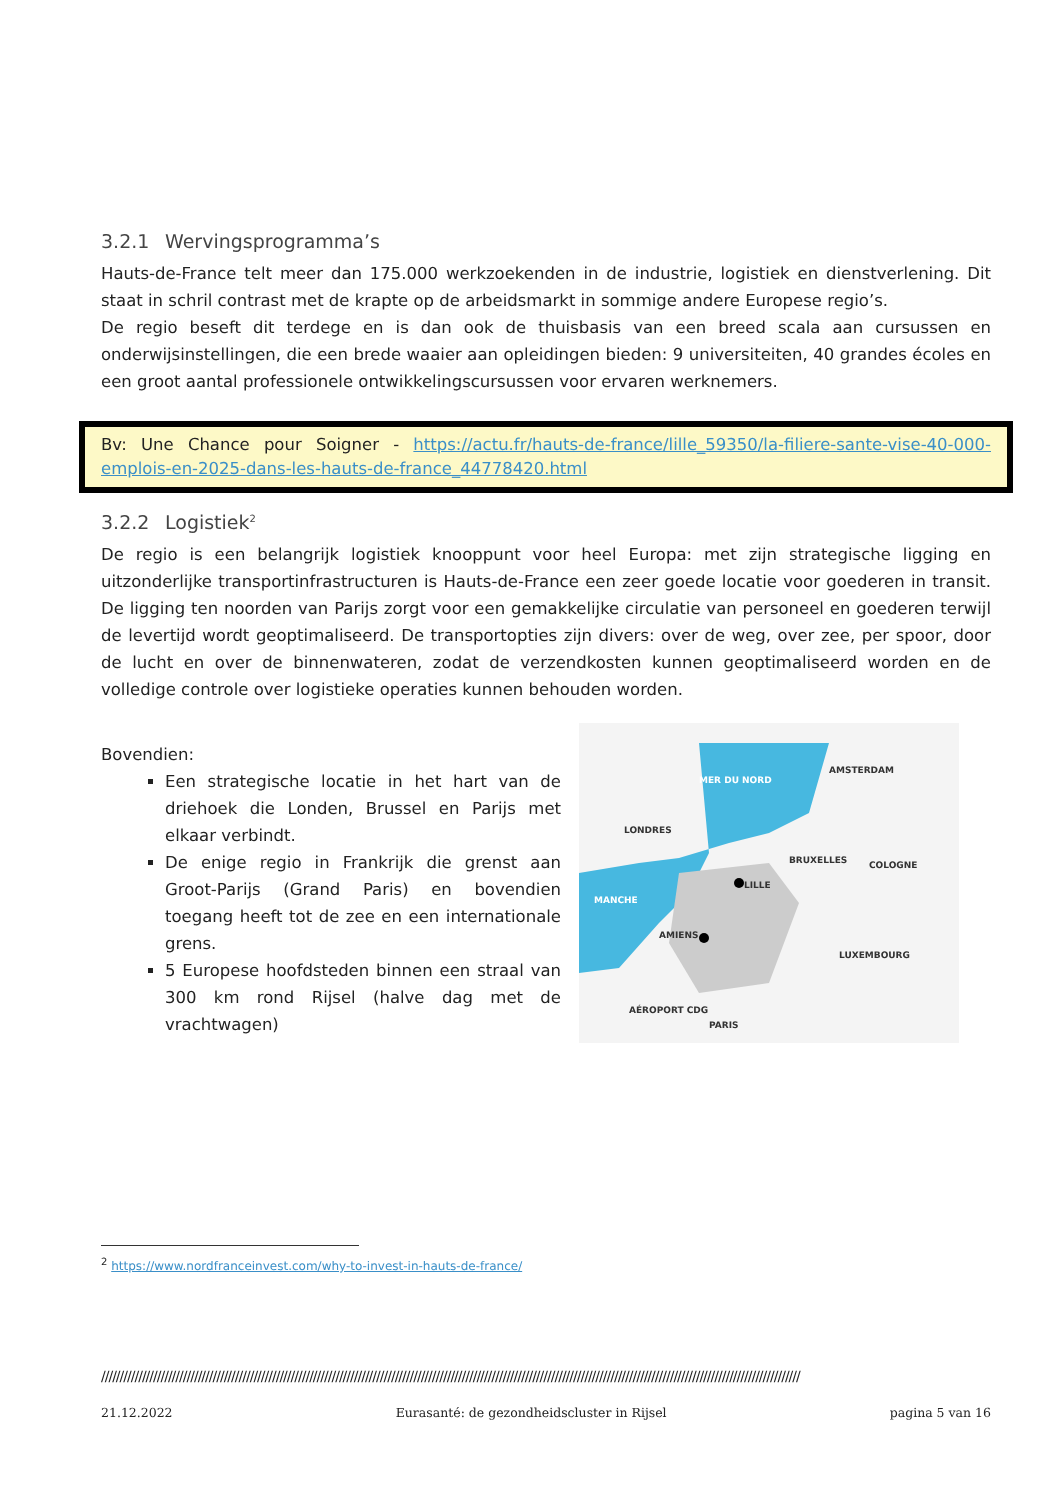3.2.1 Wervingsprogramma’s
Hauts-de-France telt meer dan 175.000 werkzoekenden in de industrie, logistiek en dienstverlening. Dit staat in schril contrast met de krapte op de arbeidsmarkt in sommige andere Europese regio’s.
De regio beseft dit terdege en is dan ook de thuisbasis van een breed scala aan cursussen en onderwijsinstellingen, die een brede waaier aan opleidingen bieden: 9 universiteiten, 40 grandes écoles en een groot aantal professionele ontwikkelingscursussen voor ervaren werknemers.
Bv: Une Chance pour Soigner - https://actu.fr/hauts-de-france/lille_59350/la-filiere-sante-vise-40-000-emplois-en-2025-dans-les-hauts-de-france_44778420.html
3.2.2 Logistiek<sup>2</sup>
De regio is een belangrijk logistiek knooppunt voor heel Europa: met zijn strategische ligging en uitzonderlijke transportinfrastructuren is Hauts-de-France een zeer goede locatie voor goederen in transit. De ligging ten noorden van Parijs zorgt voor een gemakkelijke circulatie van personeel en goederen terwijl de levertijd wordt geoptimaliseerd. De transportopties zijn divers: over de weg, over zee, per spoor, door de lucht en over de binnenwateren, zodat de verzendkosten kunnen geoptimaliseerd worden en de volledige controle over logistieke operaties kunnen behouden worden.
Bovendien:
Een strategische locatie in het hart van de driehoek die Londen, Brussel en Parijs met elkaar verbindt.
De enige regio in Frankrijk die grenst aan Groot-Parijs (Grand Paris) en bovendien toegang heeft tot de zee en een internationale grens.
5 Europese hoofdsteden binnen een straal van 300 km rond Rijsel (halve dag met de vrachtwagen)
MER DU NORD
AMSTERDAM
LONDRES
BRUXELLES
COLOGNE
LILLE
MANCHE
AMIENS
LUXEMBOURG
AÉROPORT CDG
PARIS
<sup>2</sup> https://www.nordfranceinvest.com/why-to-invest-in-hauts-de-france/
////////////////////////////////////////////////////////////////////////////////////////////////////////////////////////////////////////////////////////////////////////////////////////////
21.12.2022 Eurasanté: de gezondheidscluster in Rijsel pagina 5 van 16